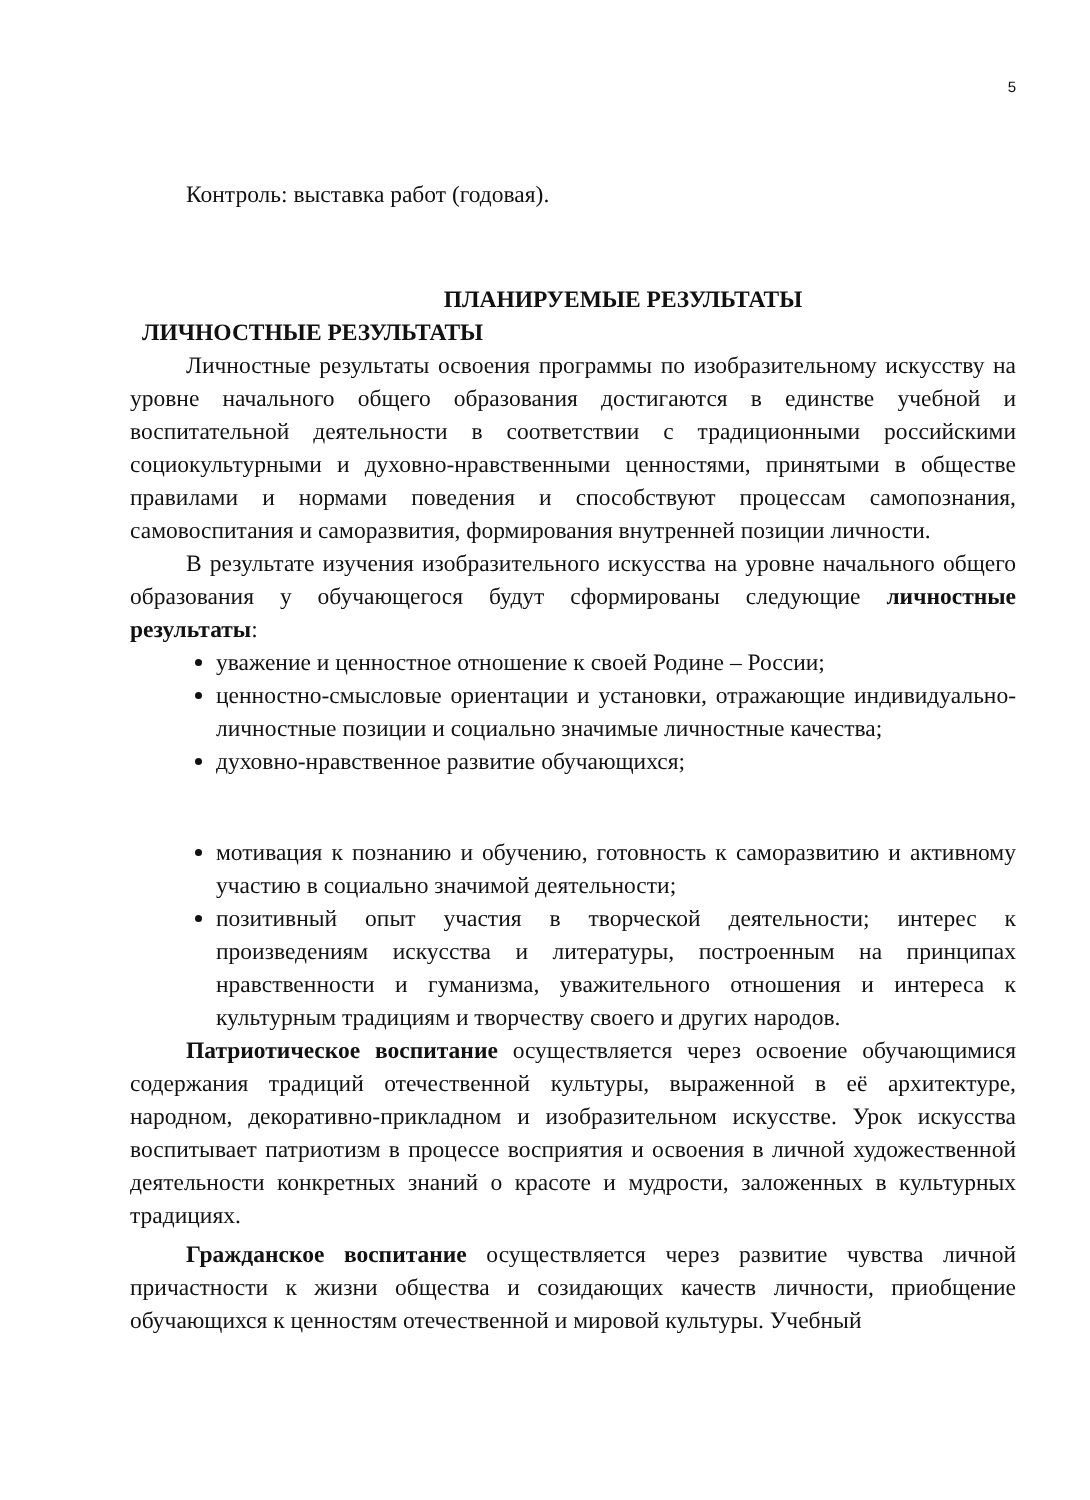5
Контроль: выставка работ (годовая).
ПЛАНИРУЕМЫЕ РЕЗУЛЬТАТЫ
ЛИЧНОСТНЫЕ РЕЗУЛЬТАТЫ
Личностные результаты освоения программы по изобразительному искусству на уровне начального общего образования достигаются в единстве учебной и воспитательной деятельности в соответствии с традиционными российскими социокультурными и духовно-нравственными ценностями, принятыми в обществе правилами и нормами поведения и способствуют процессам самопознания, самовоспитания и саморазвития, формирования внутренней позиции личности.
В результате изучения изобразительного искусства на уровне начального общего образования у обучающегося будут сформированы следующие личностные результаты:
уважение и ценностное отношение к своей Родине – России;
ценностно-смысловые ориентации и установки, отражающие индивидуально-личностные позиции и социально значимые личностные качества;
духовно-нравственное развитие обучающихся;
мотивация к познанию и обучению, готовность к саморазвитию и активному участию в социально значимой деятельности;
позитивный опыт участия в творческой деятельности; интерес к произведениям искусства и литературы, построенным на принципах нравственности и гуманизма, уважительного отношения и интереса к культурным традициям и творчеству своего и других народов.
Патриотическое воспитание осуществляется через освоение обучающимися содержания традиций отечественной культуры, выраженной в её архитектуре, народном, декоративно-прикладном и изобразительном искусстве. Урок искусства воспитывает патриотизм в процессе восприятия и освоения в личной художественной деятельности конкретных знаний о красоте и мудрости, заложенных в культурных традициях.
Гражданское воспитание осуществляется через развитие чувства личной причастности к жизни общества и созидающих качеств личности, приобщение обучающихся к ценностям отечественной и мировой культуры. Учебный